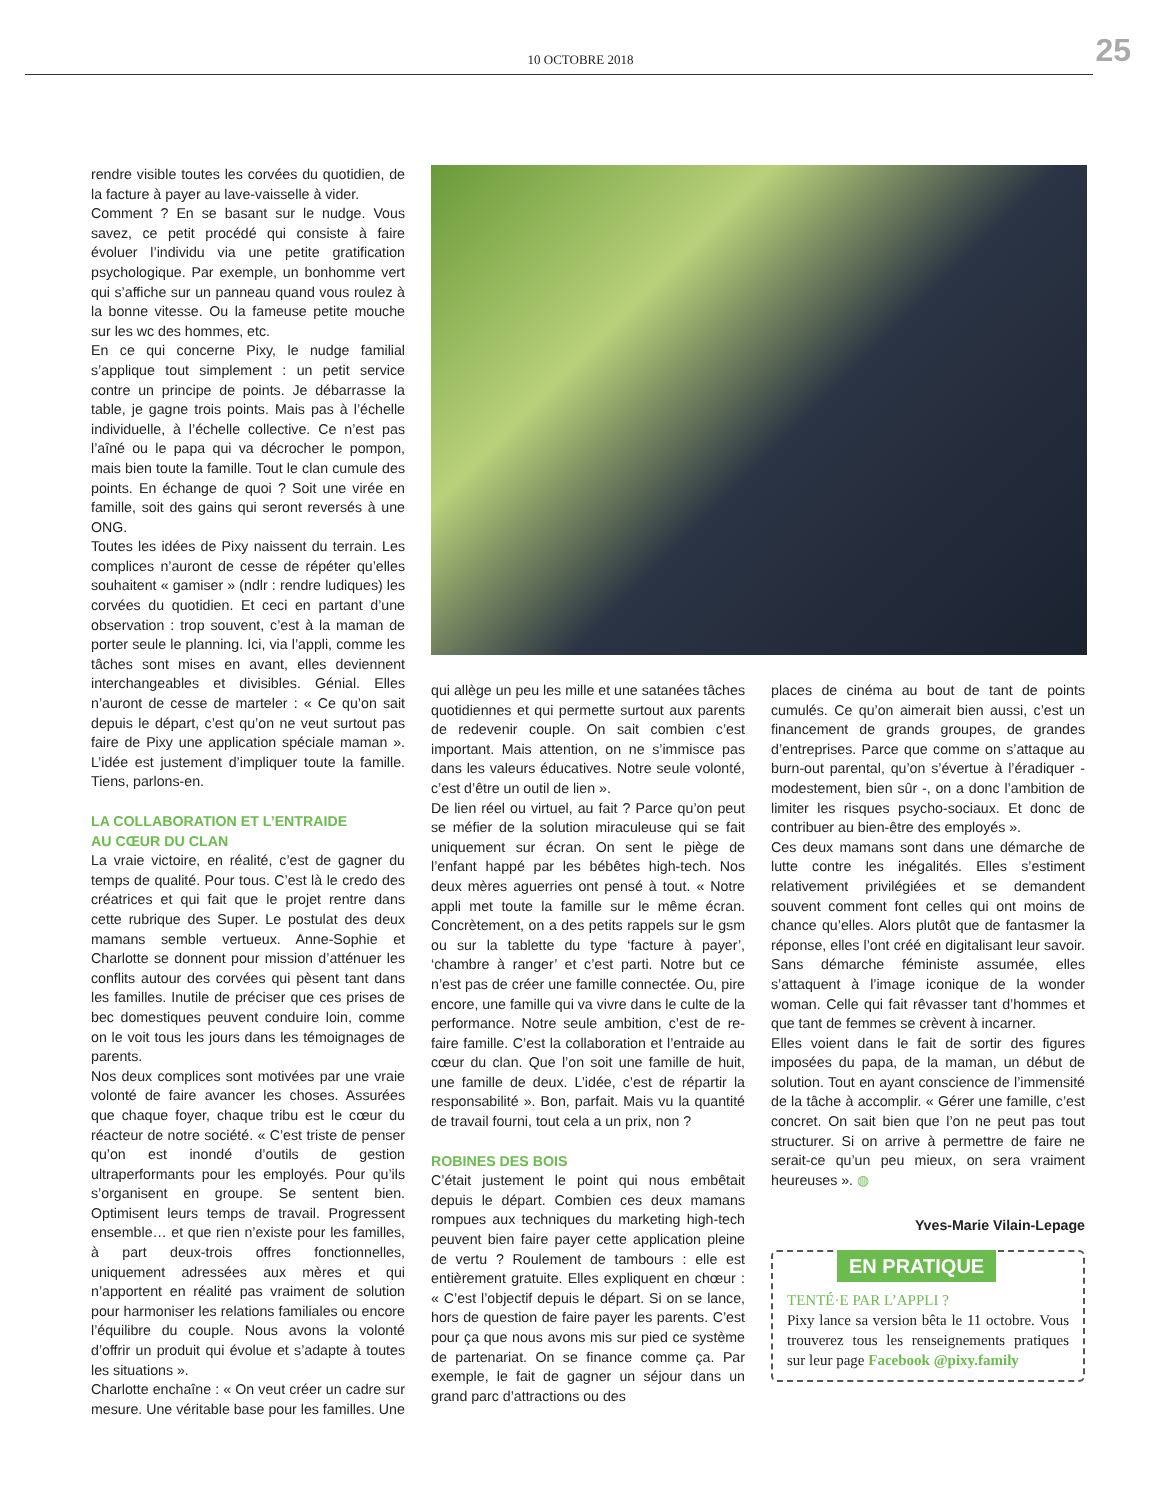10 OCTOBRE 2018 25
rendre visible toutes les corvées du quotidien, de la facture à payer au lave-vaisselle à vider.
Comment ? En se basant sur le nudge. Vous savez, ce petit procédé qui consiste à faire évoluer l’individu via une petite gratification psychologique. Par exemple, un bonhomme vert qui s’affiche sur un panneau quand vous roulez à la bonne vitesse. Ou la fameuse petite mouche sur les wc des hommes, etc.
En ce qui concerne Pixy, le nudge familial s’applique tout simplement : un petit service contre un principe de points. Je débarrasse la table, je gagne trois points. Mais pas à l’échelle individuelle, à l’échelle collective. Ce n’est pas l’aîné ou le papa qui va décrocher le pompon, mais bien toute la famille. Tout le clan cumule des points. En échange de quoi ? Soit une virée en famille, soit des gains qui seront reversés à une ONG.
Toutes les idées de Pixy naissent du terrain. Les complices n’auront de cesse de répéter qu’elles souhaitent « gamiser » (ndlr : rendre ludiques) les corvées du quotidien. Et ceci en partant d’une observation : trop souvent, c’est à la maman de porter seule le planning. Ici, via l’appli, comme les tâches sont mises en avant, elles deviennent interchangeables et divisibles. Génial. Elles n’auront de cesse de marteler : « Ce qu’on sait depuis le départ, c’est qu’on ne veut surtout pas faire de Pixy une application spéciale maman ». L’idée est justement d’impliquer toute la famille. Tiens, parlons-en.
LA COLLABORATION ET L’ENTRAIDE
AU CŒUR DU CLAN
La vraie victoire, en réalité, c’est de gagner du temps de qualité. Pour tous. C’est là le credo des créatrices et qui fait que le projet rentre dans cette rubrique des Super. Le postulat des deux mamans semble vertueux. Anne-Sophie et Charlotte se donnent pour mission d’atténuer les conflits autour des corvées qui pèsent tant dans les familles. Inutile de préciser que ces prises de bec domestiques peuvent conduire loin, comme on le voit tous les jours dans les témoignages de parents.
Nos deux complices sont motivées par une vraie volonté de faire avancer les choses. Assurées que chaque foyer, chaque tribu est le cœur du réacteur de notre société. « C’est triste de penser qu’on est inondé d’outils de gestion ultraperformants pour les employés. Pour qu’ils s’organisent en groupe. Se sentent bien. Optimisent leurs temps de travail. Progressent ensemble… et que rien n’existe pour les familles, à part deux-trois offres fonctionnelles, uniquement adressées aux mères et qui n’apportent en réalité pas vraiment de solution pour harmoniser les relations familiales ou encore l’équilibre du couple. Nous avons la volonté d’offrir un produit qui évolue et s’adapte à toutes les situations ».
Charlotte enchaîne : « On veut créer un cadre sur mesure. Une véritable base pour les familles. Une
qui allège un peu les mille et une satanées tâches quotidiennes et qui permette surtout aux parents de redevenir couple. On sait combien c’est important. Mais attention, on ne s’immisce pas dans les valeurs éducatives. Notre seule volonté, c’est d’être un outil de lien ».
De lien réel ou virtuel, au fait ? Parce qu’on peut se méfier de la solution miraculeuse qui se fait uniquement sur écran. On sent le piège de l’enfant happé par les bébêtes high-tech. Nos deux mères aguerries ont pensé à tout. « Notre appli met toute la famille sur le même écran. Concrètement, on a des petits rappels sur le gsm ou sur la tablette du type ‘facture à payer’, ‘chambre à ranger’ et c’est parti. Notre but ce n’est pas de créer une famille connectée. Ou, pire encore, une famille qui va vivre dans le culte de la performance. Notre seule ambition, c’est de re-faire famille. C’est la collaboration et l’entraide au cœur du clan. Que l’on soit une famille de huit, une famille de deux. L’idée, c’est de répartir la responsabilité ». Bon, parfait. Mais vu la quantité de travail fourni, tout cela a un prix, non ?
ROBINES DES BOIS
C’était justement le point qui nous embêtait depuis le départ. Combien ces deux mamans rompues aux techniques du marketing high-tech peuvent bien faire payer cette application pleine de vertu ? Roulement de tambours : elle est entièrement gratuite. Elles expliquent en chœur : « C’est l’objectif depuis le départ. Si on se lance, hors de question de faire payer les parents. C’est pour ça que nous avons mis sur pied ce système de partenariat. On se finance comme ça. Par exemple, le fait de gagner un séjour dans un grand parc d’attractions ou des
places de cinéma au bout de tant de points cumulés. Ce qu’on aimerait bien aussi, c’est un financement de grands groupes, de grandes d’entreprises. Parce que comme on s’attaque au burn-out parental, qu’on s’évertue à l’éradiquer - modestement, bien sûr -, on a donc l’ambition de limiter les risques psycho-sociaux. Et donc de contribuer au bien-être des employés ».
Ces deux mamans sont dans une démarche de lutte contre les inégalités. Elles s’estiment relativement privilégiées et se demandent souvent comment font celles qui ont moins de chance qu’elles. Alors plutôt que de fantasmer la réponse, elles l’ont créé en digitalisant leur savoir. Sans démarche féministe assumée, elles s’attaquent à l’image iconique de la wonder woman. Celle qui fait rêvasser tant d’hommes et que tant de femmes se crèvent à incarner.
Elles voient dans le fait de sortir des figures imposées du papa, de la maman, un début de solution. Tout en ayant conscience de l’immensité de la tâche à accomplir. « Gérer une famille, c’est concret. On sait bien que l’on ne peut pas tout structurer. Si on arrive à permettre de faire ne serait-ce qu’un peu mieux, on sera vraiment heureuses ». ◍
Yves-Marie Vilain-Lepage
EN PRATIQUE
TENTÉ·E PAR L’APPLI ?
Pixy lance sa version bêta le 11 octobre. Vous trouverez tous les renseignements pratiques sur leur page Facebook @pixy.family